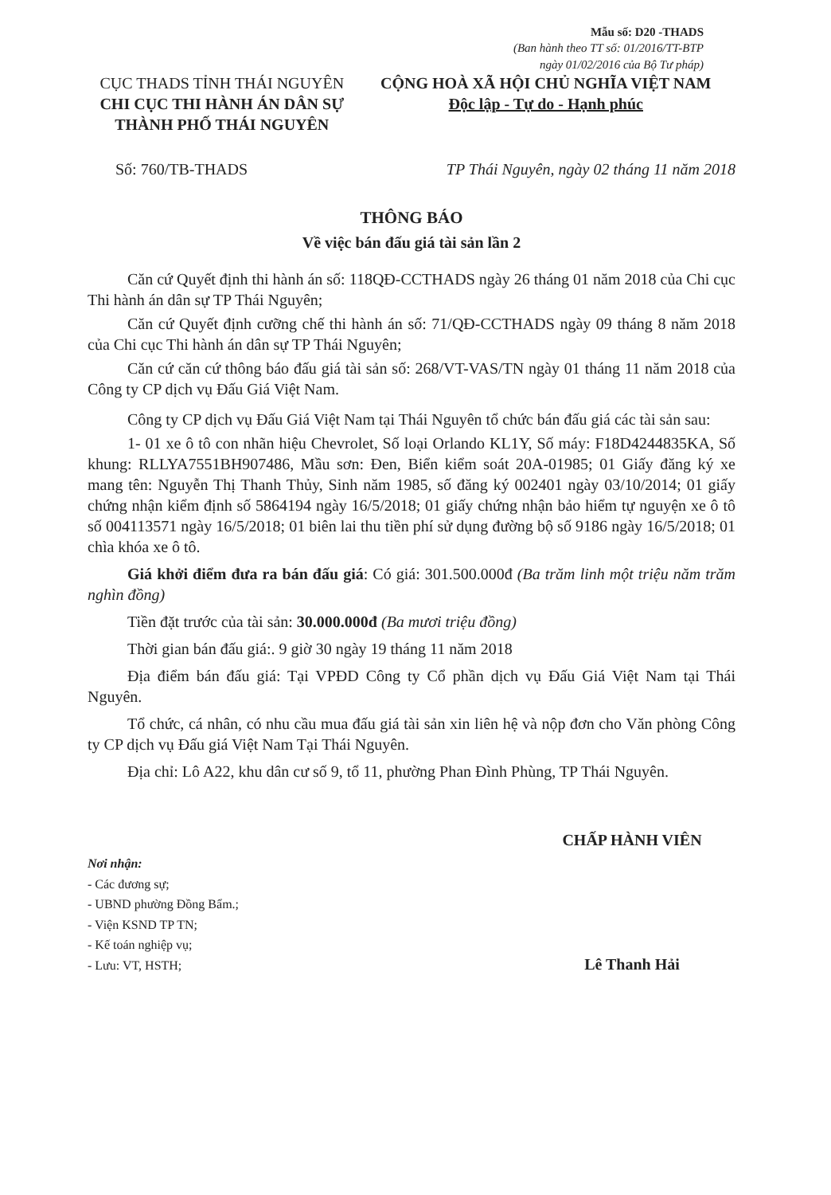Mẫu số: D20 -THADS
(Ban hành theo TT số: 01/2016/TT-BTP
ngày 01/02/2016 của Bộ Tư pháp)
CỤC THADS TỈNH THÁI NGUYÊN
CHI CỤC THI HÀNH ÁN DÂN SỰ
THÀNH PHỐ THÁI NGUYÊN
CỘNG HOÀ XÃ HỘI CHỦ NGHĨA VIỆT NAM
Độc lập - Tự do - Hạnh phúc
Số: 760/TB-THADS TP Thái Nguyên, ngày 02 tháng 11 năm 2018
THÔNG BÁO
Về việc bán đấu giá tài sản lần 2
Căn cứ Quyết định thi hành án số: 118QĐ-CCTHADS ngày 26 tháng 01 năm 2018 của Chi cục Thi hành án dân sự TP Thái Nguyên;
Căn cứ Quyết định cưỡng chế thi hành án số: 71/QĐ-CCTHADS ngày 09 tháng 8 năm 2018 của Chi cục Thi hành án dân sự TP Thái Nguyên;
Căn cứ căn cứ thông báo đấu giá tài sản số: 268/VT-VAS/TN ngày 01 tháng 11 năm 2018 của Công ty CP dịch vụ Đấu Giá Việt Nam.
Công ty CP dịch vụ Đấu Giá Việt Nam tại Thái Nguyên tổ chức bán đấu giá các tài sản sau:
1- 01 xe ô tô con nhãn hiệu Chevrolet, Số loại Orlando KL1Y, Số máy: F18D4244835KA, Số khung: RLLYA7551BH907486, Mầu sơn: Đen, Biển kiểm soát 20A-01985; 01 Giấy đăng ký xe mang tên: Nguyễn Thị Thanh Thủy, Sinh năm 1985, số đăng ký 002401 ngày 03/10/2014; 01 giấy chứng nhận kiểm định số 5864194 ngày 16/5/2018; 01 giấy chứng nhận bảo hiểm tự nguyện xe ô tô số 004113571 ngày 16/5/2018; 01 biên lai thu tiền phí sử dụng đường bộ số 9186 ngày 16/5/2018; 01 chìa khóa xe ô tô.
Giá khởi điểm đưa ra bán đấu giá: Có giá: 301.500.000đ (Ba trăm linh một triệu năm trăm nghìn đồng)
Tiền đặt trước của tài sản: 30.000.000đ (Ba mươi triệu đồng)
Thời gian bán đấu giá:. 9 giờ 30 ngày 19 tháng 11 năm 2018
Địa điểm bán đấu giá: Tại VPĐD Công ty Cổ phần dịch vụ Đấu Giá Việt Nam tại Thái Nguyên.
Tổ chức, cá nhân, có nhu cầu mua đấu giá tài sản xin liên hệ và nộp đơn cho Văn phòng Công ty CP dịch vụ Đấu giá Việt Nam Tại Thái Nguyên.
Địa chỉ: Lô A22, khu dân cư số 9, tổ 11, phường Phan Đình Phùng, TP Thái Nguyên.
Nơi nhận:
- Các đương sự;
- UBND phường Đồng Bẩm.;
- Viện KSND TP TN;
- Kế toán nghiệp vụ;
- Lưu: VT, HSTH;
CHẤP HÀNH VIÊN
Lê Thanh Hải